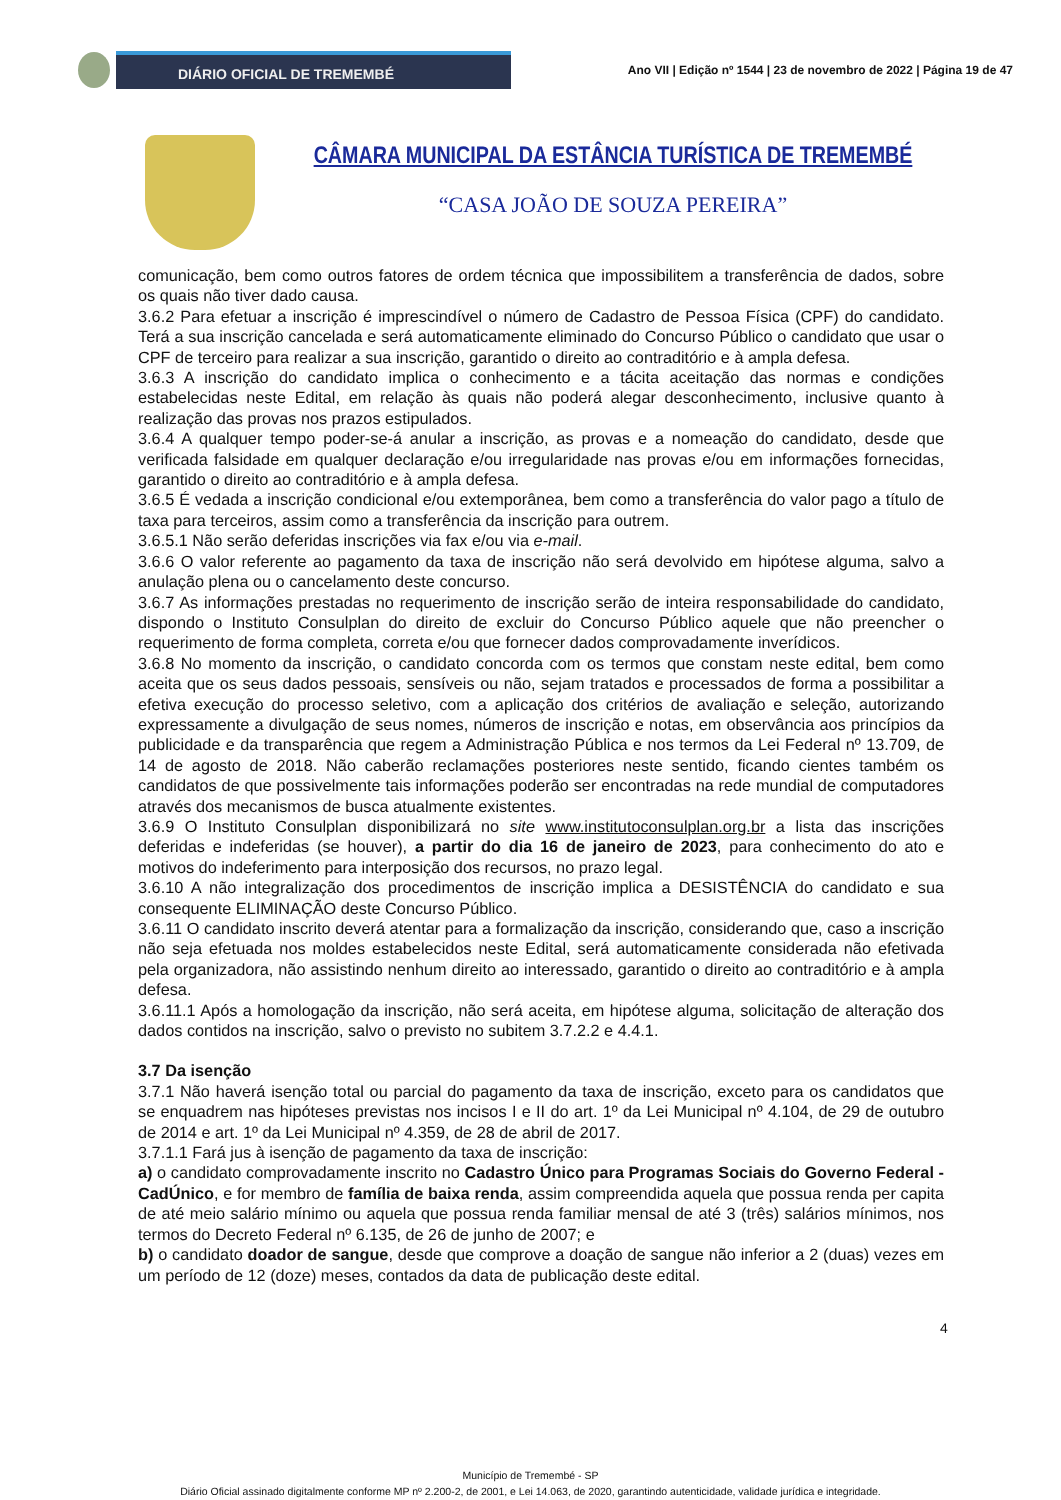DIÁRIO OFICIAL DE TREMEMBÉ
Ano VII | Edição nº 1544 | 23 de novembro de 2022 | Página 19 de 47
CÂMARA MUNICIPAL DA ESTÂNCIA TURÍSTICA DE TREMEMBÉ
“CASA JOÃO DE SOUZA PEREIRA”
comunicação, bem como outros fatores de ordem técnica que impossibilitem a transferência de dados, sobre os quais não tiver dado causa.
3.6.2 Para efetuar a inscrição é imprescindível o número de Cadastro de Pessoa Física (CPF) do candidato. Terá a sua inscrição cancelada e será automaticamente eliminado do Concurso Público o candidato que usar o CPF de terceiro para realizar a sua inscrição, garantido o direito ao contraditório e à ampla defesa.
3.6.3 A inscrição do candidato implica o conhecimento e a tácita aceitação das normas e condições estabelecidas neste Edital, em relação às quais não poderá alegar desconhecimento, inclusive quanto à realização das provas nos prazos estipulados.
3.6.4 A qualquer tempo poder-se-á anular a inscrição, as provas e a nomeação do candidato, desde que verificada falsidade em qualquer declaração e/ou irregularidade nas provas e/ou em informações fornecidas, garantido o direito ao contraditório e à ampla defesa.
3.6.5 É vedada a inscrição condicional e/ou extemporânea, bem como a transferência do valor pago a título de taxa para terceiros, assim como a transferência da inscrição para outrem.
3.6.5.1 Não serão deferidas inscrições via fax e/ou via e-mail.
3.6.6 O valor referente ao pagamento da taxa de inscrição não será devolvido em hipótese alguma, salvo a anulação plena ou o cancelamento deste concurso.
3.6.7 As informações prestadas no requerimento de inscrição serão de inteira responsabilidade do candidato, dispondo o Instituto Consulplan do direito de excluir do Concurso Público aquele que não preencher o requerimento de forma completa, correta e/ou que fornecer dados comprovadamente inverídicos.
3.6.8 No momento da inscrição, o candidato concorda com os termos que constam neste edital, bem como aceita que os seus dados pessoais, sensíveis ou não, sejam tratados e processados de forma a possibilitar a efetiva execução do processo seletivo, com a aplicação dos critérios de avaliação e seleção, autorizando expressamente a divulgação de seus nomes, números de inscrição e notas, em observância aos princípios da publicidade e da transparência que regem a Administração Pública e nos termos da Lei Federal nº 13.709, de 14 de agosto de 2018. Não caberão reclamações posteriores neste sentido, ficando cientes também os candidatos de que possivelmente tais informações poderão ser encontradas na rede mundial de computadores através dos mecanismos de busca atualmente existentes.
3.6.9 O Instituto Consulplan disponibilizará no site www.institutoconsulplan.org.br a lista das inscrições deferidas e indeferidas (se houver), a partir do dia 16 de janeiro de 2023, para conhecimento do ato e motivos do indeferimento para interposição dos recursos, no prazo legal.
3.6.10 A não integralização dos procedimentos de inscrição implica a DESISTÊNCIA do candidato e sua consequente ELIMINAÇÃO deste Concurso Público.
3.6.11 O candidato inscrito deverá atentar para a formalização da inscrição, considerando que, caso a inscrição não seja efetuada nos moldes estabelecidos neste Edital, será automaticamente considerada não efetivada pela organizadora, não assistindo nenhum direito ao interessado, garantido o direito ao contraditório e à ampla defesa.
3.6.11.1 Após a homologação da inscrição, não será aceita, em hipótese alguma, solicitação de alteração dos dados contidos na inscrição, salvo o previsto no subitem 3.7.2.2 e 4.4.1.
3.7 Da isenção
3.7.1 Não haverá isenção total ou parcial do pagamento da taxa de inscrição, exceto para os candidatos que se enquadrem nas hipóteses previstas nos incisos I e II do art. 1º da Lei Municipal nº 4.104, de 29 de outubro de 2014 e art. 1º da Lei Municipal nº 4.359, de 28 de abril de 2017.
3.7.1.1 Fará jus à isenção de pagamento da taxa de inscrição:
a) o candidato comprovadamente inscrito no Cadastro Único para Programas Sociais do Governo Federal - CadÚnico, e for membro de família de baixa renda, assim compreendida aquela que possua renda per capita de até meio salário mínimo ou aquela que possua renda familiar mensal de até 3 (três) salários mínimos, nos termos do Decreto Federal nº 6.135, de 26 de junho de 2007; e
b) o candidato doador de sangue, desde que comprove a doação de sangue não inferior a 2 (duas) vezes em um período de 12 (doze) meses, contados da data de publicação deste edital.
4
Município de Tremembé - SP
Diário Oficial assinado digitalmente conforme MP nº 2.200-2, de 2001, e Lei 14.063, de 2020, garantindo autenticidade, validade jurídica e integridade.